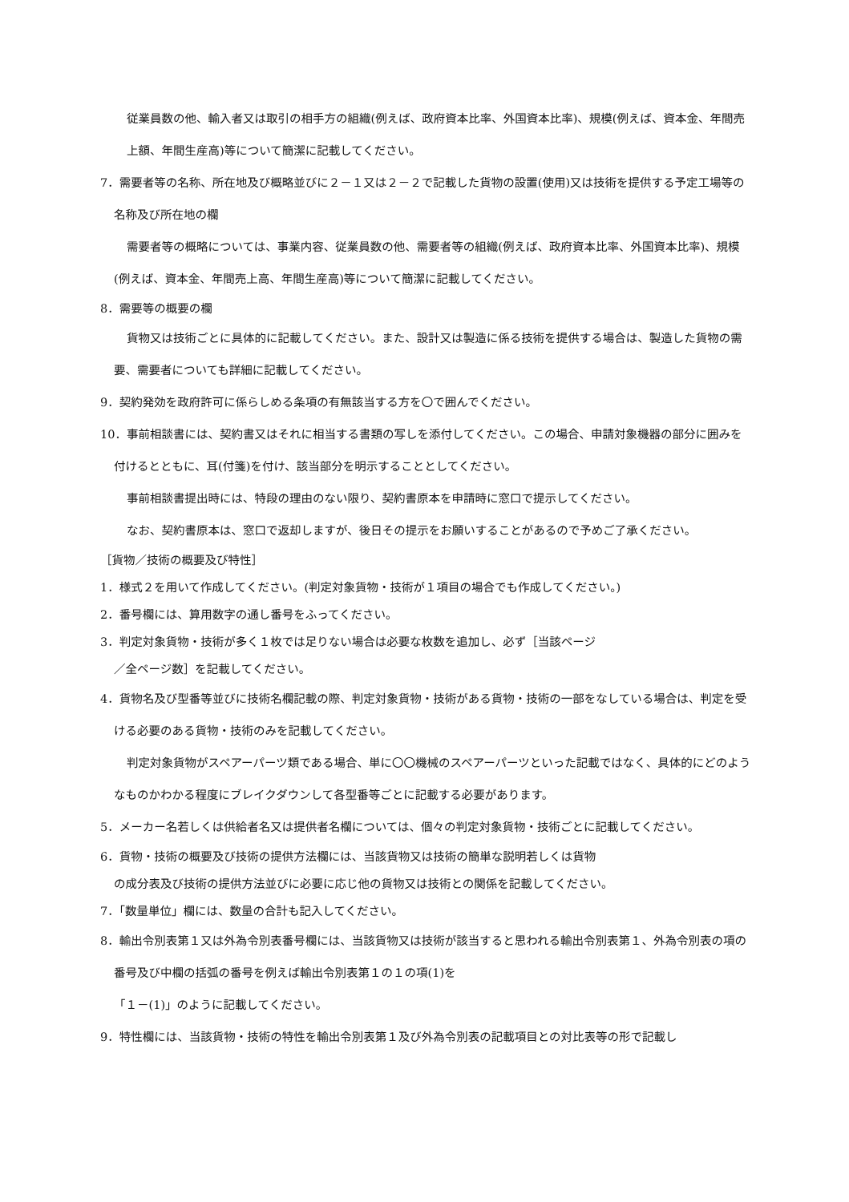従業員数の他、輸入者又は取引の相手方の組織(例えば、政府資本比率、外国資本比率)、規模(例えば、資本金、年間売上額、年間生産高)等について簡潔に記載してください。
7．需要者等の名称、所在地及び概略並びに２－１又は２－２で記載した貨物の設置(使用)又は技術を提供する予定工場等の名称及び所在地の欄
需要者等の概略については、事業内容、従業員数の他、需要者等の組織(例えば、政府資本比率、外国資本比率)、規模(例えば、資本金、年間売上高、年間生産高)等について簡潔に記載してください。
8．需要等の概要の欄
貨物又は技術ごとに具体的に記載してください。また、設計又は製造に係る技術を提供する場合は、製造した貨物の需要、需要者についても詳細に記載してください。
9．契約発効を政府許可に係らしめる条項の有無該当する方を〇で囲んでください。
10．事前相談書には、契約書又はそれに相当する書類の写しを添付してください。この場合、申請対象機器の部分に囲みを付けるとともに、耳(付箋)を付け、該当部分を明示することとしてください。
事前相談書提出時には、特段の理由のない限り、契約書原本を申請時に窓口で提示してください。
なお、契約書原本は、窓口で返却しますが、後日その提示をお願いすることがあるので予めご了承ください。
［貨物／技術の概要及び特性］
1．様式２を用いて作成してください。(判定対象貨物・技術が１項目の場合でも作成してください。)
2．番号欄には、算用数字の通し番号をふってください。
3．判定対象貨物・技術が多く１枚では足りない場合は必要な枚数を追加し、必ず［当該ページ
／全ページ数］を記載してください。
4．貨物名及び型番等並びに技術名欄記載の際、判定対象貨物・技術がある貨物・技術の一部をなしている場合は、判定を受ける必要のある貨物・技術のみを記載してください。
判定対象貨物がスペアーパーツ類である場合、単に〇〇機械のスペアーパーツといった記載ではなく、具体的にどのようなものかわかる程度にブレイクダウンして各型番等ごとに記載する必要があります。
5．メーカー名若しくは供給者名又は提供者名欄については、個々の判定対象貨物・技術ごとに記載してください。
6．貨物・技術の概要及び技術の提供方法欄には、当該貨物又は技術の簡単な説明若しくは貨物
の成分表及び技術の提供方法並びに必要に応じ他の貨物又は技術との関係を記載してください。
7．「数量単位」欄には、数量の合計も記入してください。
8．輸出令別表第１又は外為令別表番号欄には、当該貨物又は技術が該当すると思われる輸出令別表第１、外為令別表の項の番号及び中欄の括弧の番号を例えば輸出令別表第１の１の項(1)を
「１－(1)」のように記載してください。
9．特性欄には、当該貨物・技術の特性を輸出令別表第１及び外為令別表の記載項目との対比表等の形で記載し